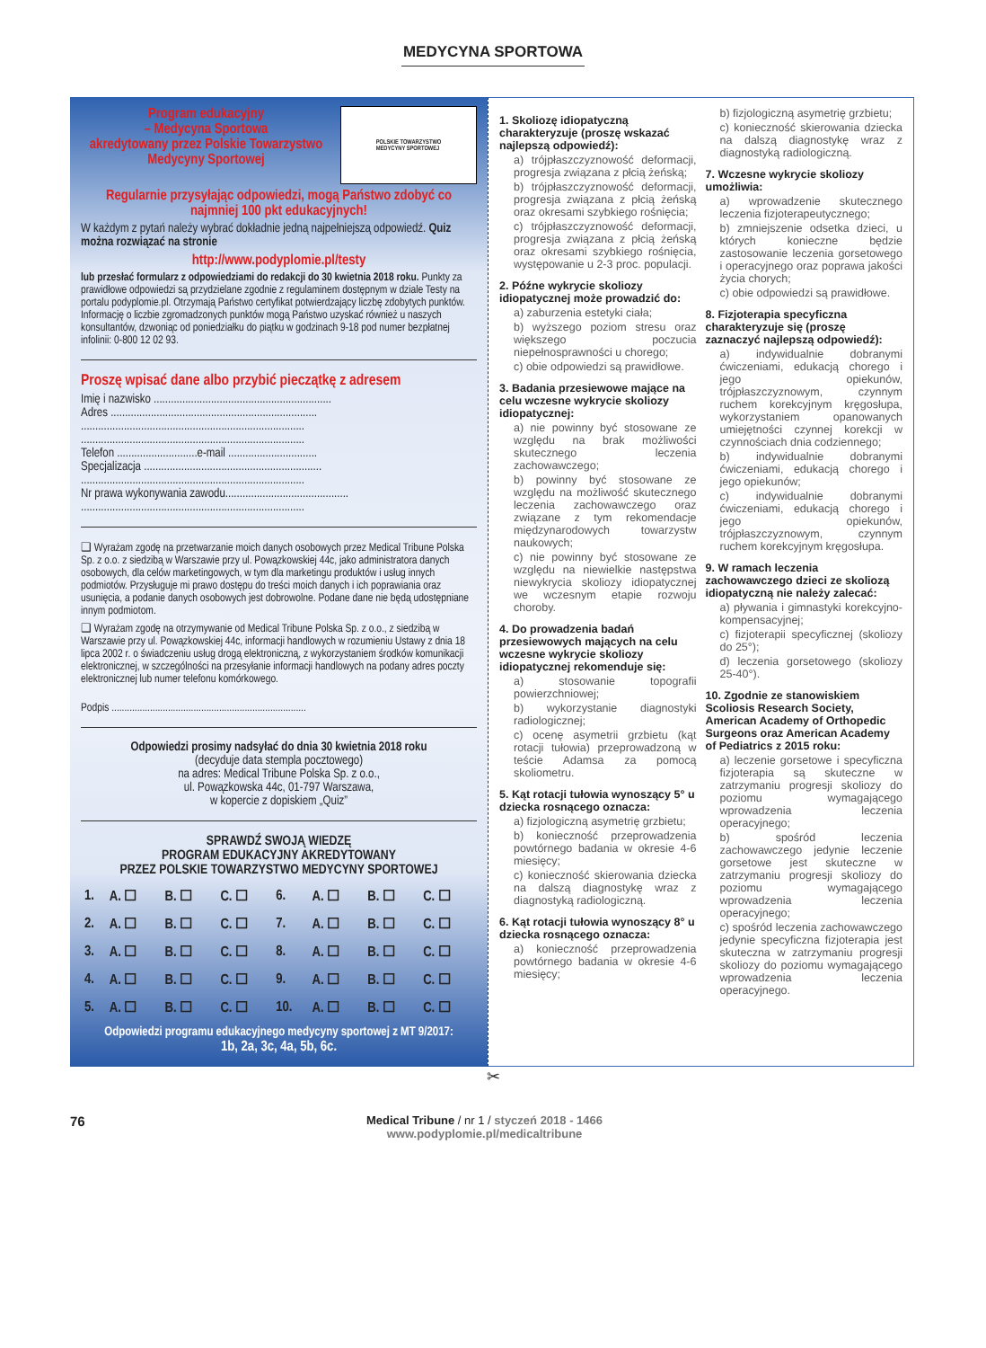MEDYCYNA SPORTOWA
Program edukacyjny
– Medycyna Sportowa
akredytowany przez Polskie Towarzystwo Medycyny Sportowej
POLSKIE TOWARZYSTWO
MEDYCYNY SPORTOWEJ
Regularnie przysyłając odpowiedzi, mogą Państwo zdobyć co najmniej 100 pkt edukacyjnych!
W każdym z pytań należy wybrać dokładnie jedną najpełniejszą odpowiedź. Quiz można rozwiązać na stronie
http://www.podyplomie.pl/testy
lub przesłać formularz z odpowiedziami do redakcji do 30 kwietnia 2018 roku. Punkty za prawidłowe odpowiedzi są przydzielane zgodnie z regulaminem dostępnym w dziale Testy na portalu podyplomie.pl. Otrzymają Państwo certyfikat potwierdzający liczbę zdobytych punktów. Informację o liczbie zgromadzonych punktów mogą Państwo uzyskać również u naszych konsultantów, dzwoniąc od poniedziałku do piątku w godzinach 9-18 pod numer bezpłatnej infolinii: 0-800 12 02 93.
Proszę wpisać dane albo przybić pieczątkę z adresem
Imię i nazwisko ..............................................................
Adres ........................................................................
..............................................................................
..............................................................................
Telefon ............................e-mail ...............................
Specjalizacja ..............................................................
..............................................................................
Nr prawa wykonywania zawodu...........................................
..............................................................................
❑ Wyrażam zgodę na przetwarzanie moich danych osobowych przez Medical Tribune Polska Sp. z o.o. z siedzibą w Warszawie przy ul. Powązkowskiej 44c, jako administratora danych osobowych, dla celów marketingowych, w tym dla marketingu produktów i usług innych podmiotów. Przysługuje mi prawo dostępu do treści moich danych i ich poprawiania oraz usunięcia, a podanie danych osobowych jest dobrowolne. Podane dane nie będą udostępniane innym podmiotom.
❑ Wyrażam zgodę na otrzymywanie od Medical Tribune Polska Sp. z o.o., z siedzibą w Warszawie przy ul. Powązkowskiej 44c, informacji handlowych w rozumieniu Ustawy z dnia 18 lipca 2002 r. o świadczeniu usług drogą elektroniczną, z wykorzystaniem środków komunikacji elektronicznej, w szczególności na przesyłanie informacji handlowych na podany adres poczty elektronicznej lub numer telefonu komórkowego.
Podpis ............................................................................
Odpowiedzi prosimy nadsyłać do dnia 30 kwietnia 2018 roku
(decyduje data stempla pocztowego)
na adres: Medical Tribune Polska Sp. z o.o.,
ul. Powązkowska 44c, 01-797 Warszawa,
w kopercie z dopiskiem „Quiz”
SPRAWDŹ SWOJĄ WIEDZĘ
PROGRAM EDUKACYJNY AKREDYTOWANY
PRZEZ POLSKIE TOWARZYSTWO MEDYCYNY SPORTOWEJ
| 1. | A. ☐ | B. ☐ | C. ☐ | 6. | A. ☐ | B. ☐ | C. ☐ |
| 2. | A. ☐ | B. ☐ | C. ☐ | 7. | A. ☐ | B. ☐ | C. ☐ |
| 3. | A. ☐ | B. ☐ | C. ☐ | 8. | A. ☐ | B. ☐ | C. ☐ |
| 4. | A. ☐ | B. ☐ | C. ☐ | 9. | A. ☐ | B. ☐ | C. ☐ |
| 5. | A. ☐ | B. ☐ | C. ☐ | 10. | A. ☐ | B. ☐ | C. ☐ |
Odpowiedzi programu edukacyjnego medycyny sportowej z MT 9/2017:
1b, 2a, 3c, 4a, 5b, 6c.
1. Skoliozę idiopatyczną charakteryzuje (proszę wskazać najlepszą odpowiedź):
a) trójpłaszczyznowość deformacji, progresja związana z płcią żeńską;
b) trójpłaszczyznowość deformacji, progresja związana z płcią żeńską oraz okresami szybkiego rośnięcia;
c) trójpłaszczyznowość deformacji, progresja związana z płcią żeńską oraz okresami szybkiego rośnięcia, występowanie u 2-3 proc. populacji.
2. Późne wykrycie skoliozy idiopatycznej może prowadzić do:
a) zaburzenia estetyki ciała;
b) wyższego poziom stresu oraz większego poczucia niepełnosprawności u chorego;
c) obie odpowiedzi są prawidłowe.
3. Badania przesiewowe mające na celu wczesne wykrycie skoliozy idiopatycznej:
a) nie powinny być stosowane ze względu na brak możliwości skutecznego leczenia zachowawczego;
b) powinny być stosowane ze względu na możliwość skutecznego leczenia zachowawczego oraz związane z tym rekomendacje międzynarodowych towarzystw naukowych;
c) nie powinny być stosowane ze względu na niewielkie następstwa niewykrycia skoliozy idiopatycznej we wczesnym etapie rozwoju choroby.
4. Do prowadzenia badań przesiewowych mających na celu wczesne wykrycie skoliozy idiopatycznej rekomenduje się:
a) stosowanie topografii powierzchniowej;
b) wykorzystanie diagnostyki radiologicznej;
c) ocenę asymetrii grzbietu (kąt rotacji tułowia) przeprowadzoną w teście Adamsa za pomocą skoliometru.
5. Kąt rotacji tułowia wynoszący 5° u dziecka rosnącego oznacza:
a) fizjologiczną asymetrię grzbietu;
b) konieczność przeprowadzenia powtórnego badania w okresie 4-6 miesięcy;
c) konieczność skierowania dziecka na dalszą diagnostykę wraz z diagnostyką radiologiczną.
6. Kąt rotacji tułowia wynoszący 8° u dziecka rosnącego oznacza:
a) konieczność przeprowadzenia powtórnego badania w okresie 4-6 miesięcy;
b) fizjologiczną asymetrię grzbietu;
c) konieczność skierowania dziecka na dalszą diagnostykę wraz z diagnostyką radiologiczną.
7. Wczesne wykrycie skoliozy umożliwia:
a) wprowadzenie skutecznego leczenia fizjoterapeutycznego;
b) zmniejszenie odsetka dzieci, u których konieczne będzie zastosowanie leczenia gorsetowego i operacyjnego oraz poprawa jakości życia chorych;
c) obie odpowiedzi są prawidłowe.
8. Fizjoterapia specyficzna charakteryzuje się (proszę zaznaczyć najlepszą odpowiedź):
a) indywidualnie dobranymi ćwiczeniami, edukacją chorego i jego opiekunów, trójpłaszczyznowym, czynnym ruchem korekcyjnym kręgosłupa, wykorzystaniem opanowanych umiejętności czynnej korekcji w czynnościach dnia codziennego;
b) indywidualnie dobranymi ćwiczeniami, edukacją chorego i jego opiekunów;
c) indywidualnie dobranymi ćwiczeniami, edukacją chorego i jego opiekunów, trójpłaszczyznowym, czynnym ruchem korekcyjnym kręgosłupa.
9. W ramach leczenia zachowawczego dzieci ze skoliozą idiopatyczną nie należy zalecać:
a) pływania i gimnastyki korekcyjno-kompensacyjnej;
c) fizjoterapii specyficznej (skoliozy do 25°);
d) leczenia gorsetowego (skoliozy 25-40°).
10. Zgodnie ze stanowiskiem Scoliosis Research Society, American Academy of Orthopedic Surgeons oraz American Academy of Pediatrics z 2015 roku:
a) leczenie gorsetowe i specyficzna fizjoterapia są skuteczne w zatrzymaniu progresji skoliozy do poziomu wymagającego wprowadzenia leczenia operacyjnego;
b) spośród leczenia zachowawczego jedynie leczenie gorsetowe jest skuteczne w zatrzymaniu progresji skoliozy do poziomu wymagającego wprowadzenia leczenia operacyjnego;
c) spośród leczenia zachowawczego jedynie specyficzna fizjoterapia jest skuteczna w zatrzymaniu progresji skoliozy do poziomu wymagającego wprowadzenia leczenia operacyjnego.
✂
76
Medical Tribune / nr 1 / styczeń 2018 - 1466
www.podyplomie.pl/medicaltribune